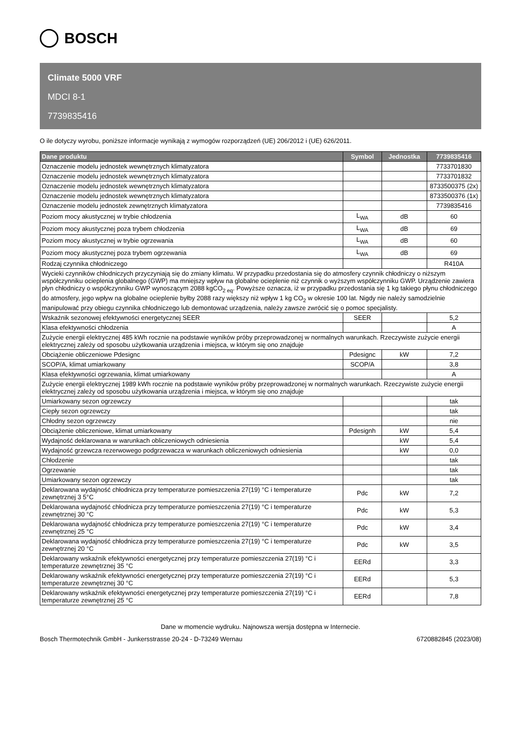BOSCH
Climate 5000 VRF
MDCI 8-1
7739835416
O ile dotyczy wyrobu, poniższe informacje wynikają z wymogów rozporządzeń (UE) 206/2012 i (UE) 626/2011.
| Dane produktu | Symbol | Jednostka | 7739835416 |
| --- | --- | --- | --- |
| Oznaczenie modelu jednostek wewnętrznych klimatyzatora | | | 7733701830 |
| Oznaczenie modelu jednostek wewnętrznych klimatyzatora | | | 7733701832 |
| Oznaczenie modelu jednostek wewnętrznych klimatyzatora | | | 8733500375 (2x) |
| Oznaczenie modelu jednostek wewnętrznych klimatyzatora | | | 8733500376 (1x) |
| Oznaczenie modelu jednostek zewnętrznych klimatyzatora | | | 7739835416 |
| Poziom mocy akustycznej w trybie chłodzenia | L<sub>WA</sub> | dB | 60 |
| Poziom mocy akustycznej poza trybem chłodzenia | L<sub>WA</sub> | dB | 69 |
| Poziom mocy akustycznej w trybie ogrzewania | L<sub>WA</sub> | dB | 60 |
| Poziom mocy akustycznej poza trybem ogrzewania | L<sub>WA</sub> | dB | 69 |
| Rodzaj czynnika chłodniczego | | | R410A |
| Wycieki czynników chłodniczych przyczyniają się do zmiany klimatu. W przypadku przedostania się do atmosfery czynnik chłodniczy o niższym współczynniku ocieplenia globalnego (GWP) ma mniejszy wpływ na globalne ocieplenie niż czynnik o wyższym współczynniku GWP. Urządzenie zawiera płyn chłodniczy o współczynniku GWP wynoszącym 2088 kgCO<sub>2 eq</sub>. Powyższe oznacza, iż w przypadku przedostania się 1 kg takiego płynu chłodniczego do atmosfery, jego wpływ na globalne ocieplenie byłby 2088 razy większy niż wpływ 1 kg CO<sub>2</sub> w okresie 100 lat. Nigdy nie należy samodzielnie manipulować przy obiegu czynnika chłodniczego lub demontować urządzenia, należy zawsze zwrócić się o pomoc specjalisty. | | | |
| Wskaźnik sezonowej efektywności energetycznej SEER | SEER | | 5,2 |
| Klasa efektywności chłodzenia | | | A |
| Zużycie energii elektrycznej 485 kWh rocznie na podstawie wyników próby przeprowadzonej w normalnych warunkach. Rzeczywiste zużycie energii elektrycznej zależy od sposobu użytkowania urządzenia i miejsca, w którym się ono znajduje | | | |
| Obciążenie obliczeniowe Pdesignc | Pdesignc | kW | 7,2 |
| SCOP/A, klimat umiarkowany | SCOP/A | | 3,8 |
| Klasa efektywności ogrzewania, klimat umiarkowany | | | A |
| Zużycie energii elektrycznej 1989 kWh rocznie na podstawie wyników próby przeprowadzonej w normalnych warunkach. Rzeczywiste zużycie energii elektrycznej zależy od sposobu użytkowania urządzenia i miejsca, w którym się ono znajduje | | | |
| Umiarkowany sezon ogrzewczy | | | tak |
| Ciepły sezon ogrzewczy | | | tak |
| Chłodny sezon ogrzewczy | | | nie |
| Obciążenie obliczeniowe, klimat umiarkowany | Pdesignh | kW | 5,4 |
| Wydajność deklarowana w warunkach obliczeniowych odniesienia | | kW | 5,4 |
| Wydajność grzewcza rezerwowego podgrzewacza w warunkach obliczeniowych odniesienia | | kW | 0,0 |
| Chłodzenie | | | tak |
| Ogrzewanie | | | tak |
| Umiarkowany sezon ogrzewczy | | | tak |
| Deklarowana wydajność chłodnicza przy temperaturze pomieszczenia 27(19) °C i temperaturze zewnętrznej 3 5°C | Pdc | kW | 7,2 |
| Deklarowana wydajność chłodnicza przy temperaturze pomieszczenia 27(19) °C i temperaturze zewnętrznej 30 °C | Pdc | kW | 5,3 |
| Deklarowana wydajność chłodnicza przy temperaturze pomieszczenia 27(19) °C i temperaturze zewnętrznej 25 °C | Pdc | kW | 3,4 |
| Deklarowana wydajność chłodnicza przy temperaturze pomieszczenia 27(19) °C i temperaturze zewnętrznej 20 °C | Pdc | kW | 3,5 |
| Deklarowany wskaźnik efektywności energetycznej przy temperaturze pomieszczenia 27(19) °C i temperaturze zewnętrznej 35 °C | EERd | | 3,3 |
| Deklarowany wskaźnik efektywności energetycznej przy temperaturze pomieszczenia 27(19) °C i temperaturze zewnętrznej 30 °C | EERd | | 5,3 |
| Deklarowany wskaźnik efektywności energetycznej przy temperaturze pomieszczenia 27(19) °C i temperaturze zewnętrznej 25 °C | EERd | | 7,8 |
Dane w momencie wydruku. Najnowsza wersja dostępna w Internecie.
Bosch Thermotechnik GmbH - Junkersstrasse 20-24 - D-73249 Wernau 6720882845 (2023/08)